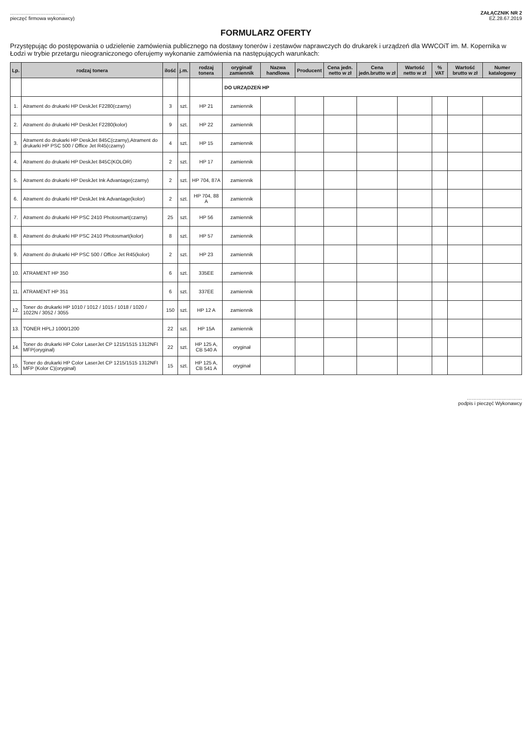……………………………
pieczęć firmowa wykonawcy)
ZAŁĄCZNIK NR 2
EZ.28.67.2019
FORMULARZ OFERTY
Przystępując do postępowania o udzielenie zamówienia publicznego na dostawy tonerów i zestawów naprawczych do drukarek i urządzeń dla WWCOiT im. M. Kopernika w Łodzi w trybie przetargu nieograniczonego oferujemy wykonanie zamówienia na następujących warunkach:
| Lp. | rodzaj tonera | ilość | j.m. | rodzaj tonera | oryginał/ zamiennik | Nazwa handlowa | Producent | Cena jedn. netto w zł | Cena jedn.brutto w zł | Wartość netto w zł | % VAT | Wartość brutto w zł | Numer katalogowy |
| --- | --- | --- | --- | --- | --- | --- | --- | --- | --- | --- | --- | --- | --- |
| | | | | | DO URZĄDZEŃ HP | | | | | | | | |
| 1. | Atrament do drukarki HP DeskJet F2280(czarny) | 3 | szt. | HP 21 | zamiennik | | | | | | | | |
| 2. | Atrament do drukarki HP DeskJet F2280(kolor) | 9 | szt. | HP 22 | zamiennik | | | | | | | | |
| 3. | Atrament do drukarki HP DeskJet 845C(czarny),Atrament do drukarki HP PSC 500 / Office Jet R45(czarny) | 4 | szt. | HP 15 | zamiennik | | | | | | | | |
| 4. | Atrament do drukarki HP DeskJet 845C(KOLOR) | 2 | szt. | HP 17 | zamiennik | | | | | | | | |
| 5. | Atrament do drukarki HP DeskJet Ink Advantage(czarny) | 2 | szt. | HP 704, 87A | zamiennik | | | | | | | | |
| 6. | Atrament do drukarki HP DeskJet Ink Advantage(kolor) | 2 | szt. | HP 704, 88 A | zamiennik | | | | | | | | |
| 7. | Atrament do drukarki HP PSC 2410 Photosmart(czarny) | 25 | szt. | HP 56 | zamiennik | | | | | | | | |
| 8. | Atrament do drukarki HP PSC 2410 Photosmart(kolor) | 8 | szt. | HP 57 | zamiennik | | | | | | | | |
| 9. | Atrament do drukarki HP PSC 500 / Office Jet R45(kolor) | 2 | szt. | HP 23 | zamiennik | | | | | | | | |
| 10. | ATRAMENT HP 350 | 6 | szt. | 335EE | zamiennik | | | | | | | | |
| 11. | ATRAMENT HP 351 | 6 | szt. | 337EE | zamiennik | | | | | | | | |
| 12. | Toner do drukarki HP 1010 / 1012 / 1015 / 1018 / 1020 / 1022N / 3052 / 3055 | 150 | szt. | HP 12 A | zamiennik | | | | | | | | |
| 13. | TONER HPLJ 1000/1200 | 22 | szt. | HP 15A | zamiennik | | | | | | | | |
| 14. | Toner do drukarki HP Color LaserJet CP 1215/1515 1312NFI MFP(oryginał) | 22 | szt. | HP 125 A, CB 540 A | oryginał | | | | | | | | |
| 15. | Toner do drukarki HP Color LaserJet CP 1215/1515 1312NFI MFP (Kolor C)(oryginał) | 15 | szt. | HP 125 A, CB 541 A | oryginał | | | | | | | | |
……………………………
podpis i pieczęć Wykonawcy